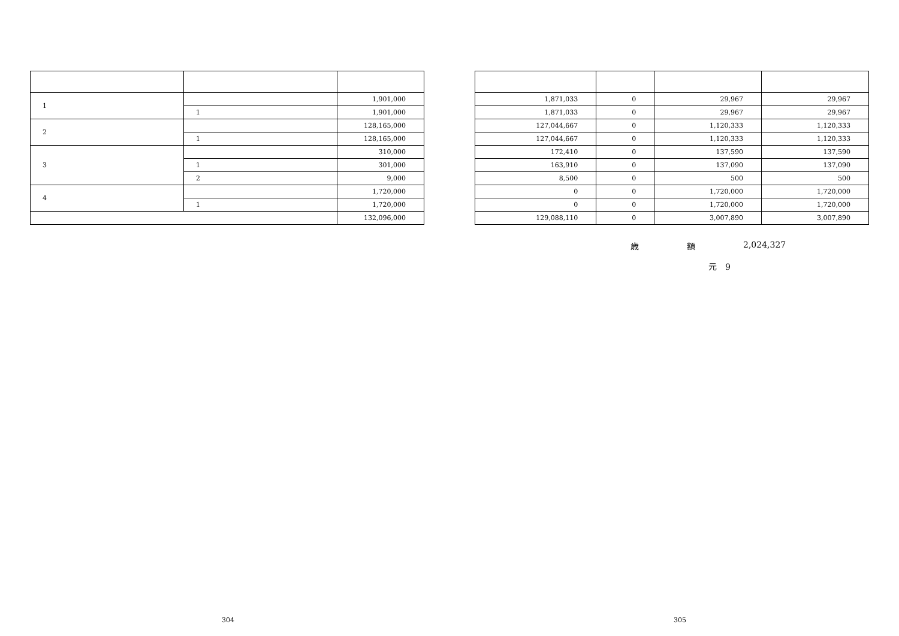| 1 | | 1,901,000 |
| | 1 | 1,901,000 |
| 2 | | 128,165,000 |
| | 1 | 128,165,000 |
| 3 | | 310,000 |
| | 1 | 301,000 |
| | 2 | 9,000 |
| 4 | | 1,720,000 |
| | 1 | 1,720,000 |
| | | 132,096,000 |
| 1,871,033 | 0 | 29,967 | 29,967 |
| 1,871,033 | 0 | 29,967 | 29,967 |
| 127,044,667 | 0 | 1,120,333 | 1,120,333 |
| 127,044,667 | 0 | 1,120,333 | 1,120,333 |
| 172,410 | 0 | 137,590 | 137,590 |
| 163,910 | 0 | 137,090 | 137,090 |
| 8,500 | 0 | 500 | 500 |
| 0 | 0 | 1,720,000 | 1,720,000 |
| 0 | 0 | 1,720,000 | 1,720,000 |
| 129,088,110 | 0 | 3,007,890 | 3,007,890 |
歳 額 2,024,327
元　9
304 305